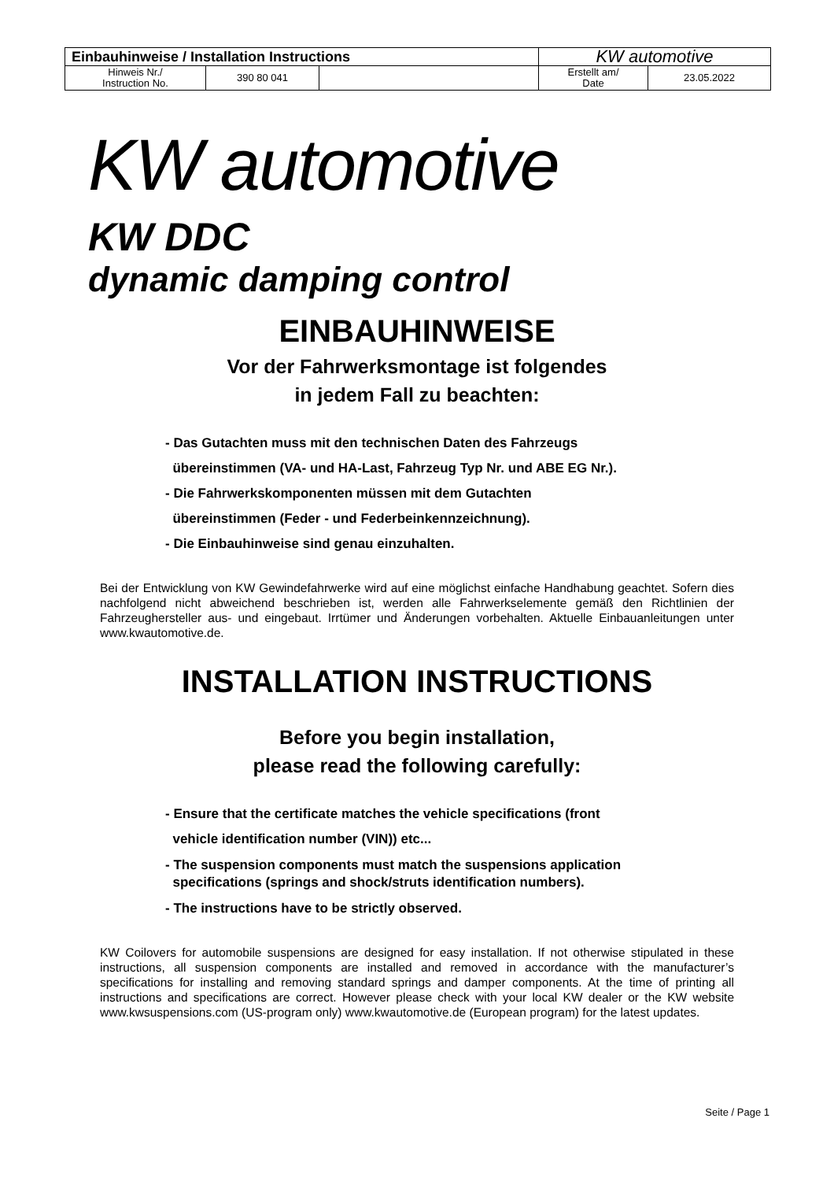| Einbauhinweise / Installation Instructions | | | KW automotive | |
| Hinweis Nr./ Instruction No. | 390 80 041 | | Erstellt am/ Date | 23.05.2022 |
KW automotive
KW DDC
dynamic damping control
EINBAUHINWEISE
Vor der Fahrwerksmontage ist folgendes
in jedem Fall zu beachten:
- Das Gutachten muss mit den technischen Daten des Fahrzeugs
übereinstimmen (VA- und HA-Last, Fahrzeug Typ Nr. und ABE EG Nr.).
- Die Fahrwerkskomponenten müssen mit dem Gutachten
übereinstimmen (Feder - und Federbeinkennzeichnung).
- Die Einbauhinweise sind genau einzuhalten.
Bei der Entwicklung von KW Gewindefahrwerke wird auf eine möglichst einfache Handhabung geachtet. Sofern dies nachfolgend nicht abweichend beschrieben ist, werden alle Fahrwerkselemente gemäß den Richtlinien der Fahrzeughersteller aus- und eingebaut. Irrtümer und Änderungen vorbehalten. Aktuelle Einbauanleitungen unter www.kwautomotive.de.
INSTALLATION INSTRUCTIONS
Before you begin installation,
please read the following carefully:
- Ensure that the certificate matches the vehicle specifications (front
vehicle identification number (VIN)) etc...
- The suspension components must match the suspensions application
specifications (springs and shock/struts identification numbers).
- The instructions have to be strictly observed.
KW Coilovers for automobile suspensions are designed for easy installation. If not otherwise stipulated in these instructions, all suspension components are installed and removed in accordance with the manufacturer’s specifications for installing and removing standard springs and damper components. At the time of printing all instructions and specifications are correct. However please check with your local KW dealer or the KW website www.kwsuspensions.com (US-program only) www.kwautomotive.de (European program) for the latest updates.
Seite / Page 1